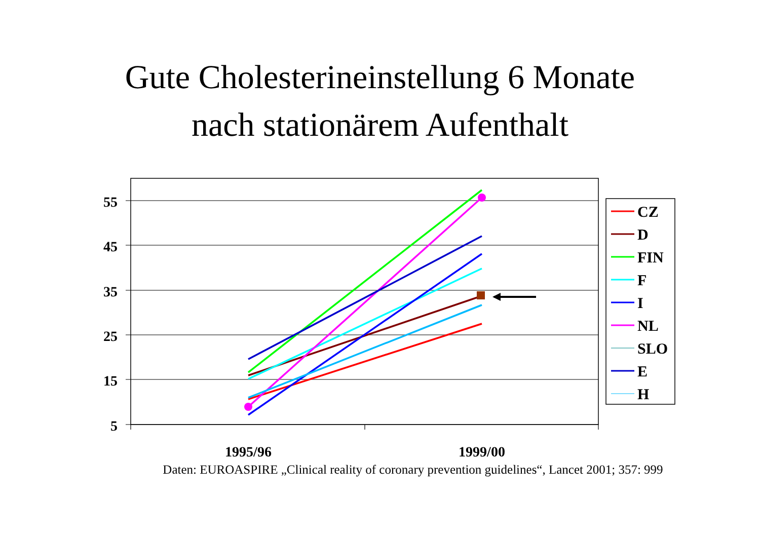Gute Cholesterineinstellung 6 Monate
nach stationärem Aufenthalt
55
45
35
25
15
5
1995/96
1999/00
CZ
D
FIN
F
I
NL
SLO
E
H
Daten: EUROASPIRE „Clinical reality of coronary prevention guidelines“, Lancet 2001; 357: 999